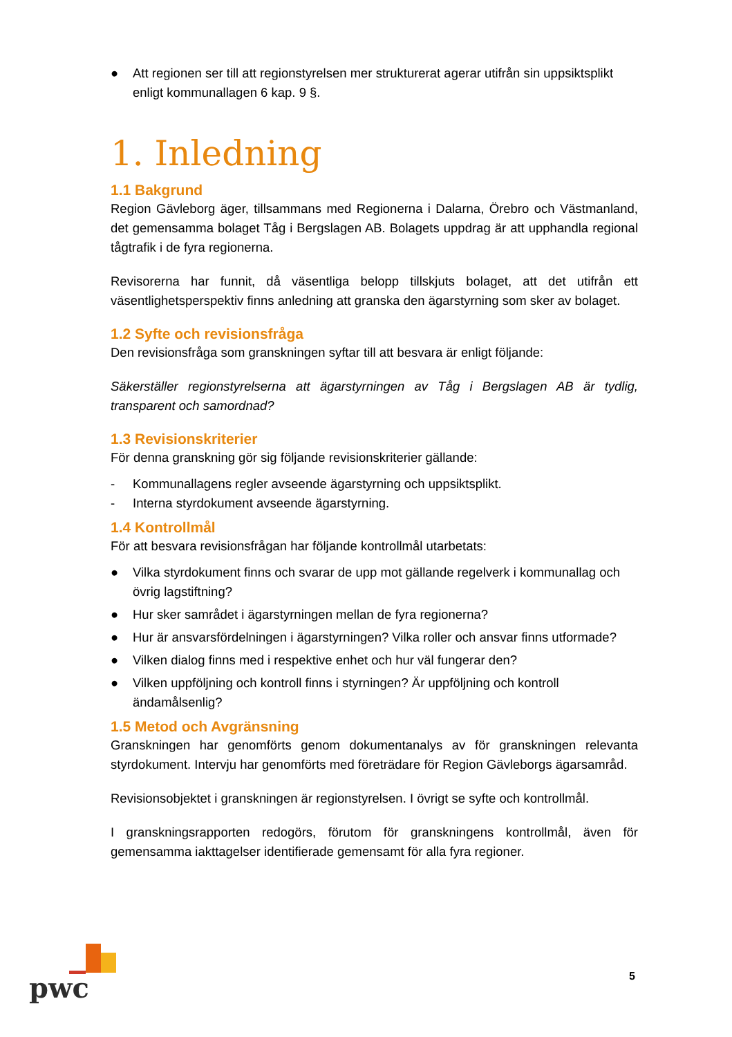● Att regionen ser till att regionstyrelsen mer strukturerat agerar utifrån sin uppsiktsplikt enligt kommunallagen 6 kap. 9 §.
1. Inledning
1.1 Bakgrund
Region Gävleborg äger, tillsammans med Regionerna i Dalarna, Örebro och Västmanland, det gemensamma bolaget Tåg i Bergslagen AB. Bolagets uppdrag är att upphandla regional tågtrafik i de fyra regionerna.
Revisorerna har funnit, då väsentliga belopp tillskjuts bolaget, att det utifrån ett väsentlighetsperspektiv finns anledning att granska den ägarstyrning som sker av bolaget.
1.2 Syfte och revisionsfråga
Den revisionsfråga som granskningen syftar till att besvara är enligt följande:
Säkerställer regionstyrelserna att ägarstyrningen av Tåg i Bergslagen AB är tydlig, transparent och samordnad?
1.3 Revisionskriterier
För denna granskning gör sig följande revisionskriterier gällande:
- Kommunallagens regler avseende ägarstyrning och uppsiktsplikt.
- Interna styrdokument avseende ägarstyrning.
1.4 Kontrollmål
För att besvara revisionsfrågan har följande kontrollmål utarbetats:
● Vilka styrdokument finns och svarar de upp mot gällande regelverk i kommunallag och övrig lagstiftning?
● Hur sker samrådet i ägarstyrningen mellan de fyra regionerna?
● Hur är ansvarsfördelningen i ägarstyrningen? Vilka roller och ansvar finns utformade?
● Vilken dialog finns med i respektive enhet och hur väl fungerar den?
● Vilken uppföljning och kontroll finns i styrningen? Är uppföljning och kontroll ändamålsenlig?
1.5 Metod och Avgränsning
Granskningen har genomförts genom dokumentanalys av för granskningen relevanta styrdokument. Intervju har genomförts med företrädare för Region Gävleborgs ägarsamråd.
Revisionsobjektet i granskningen är regionstyrelsen. I övrigt se syfte och kontrollmål.
I granskningsrapporten redogörs, förutom för granskningens kontrollmål, även för gemensamma iakttagelser identifierade gemensamt för alla fyra regioner.
pwc
5